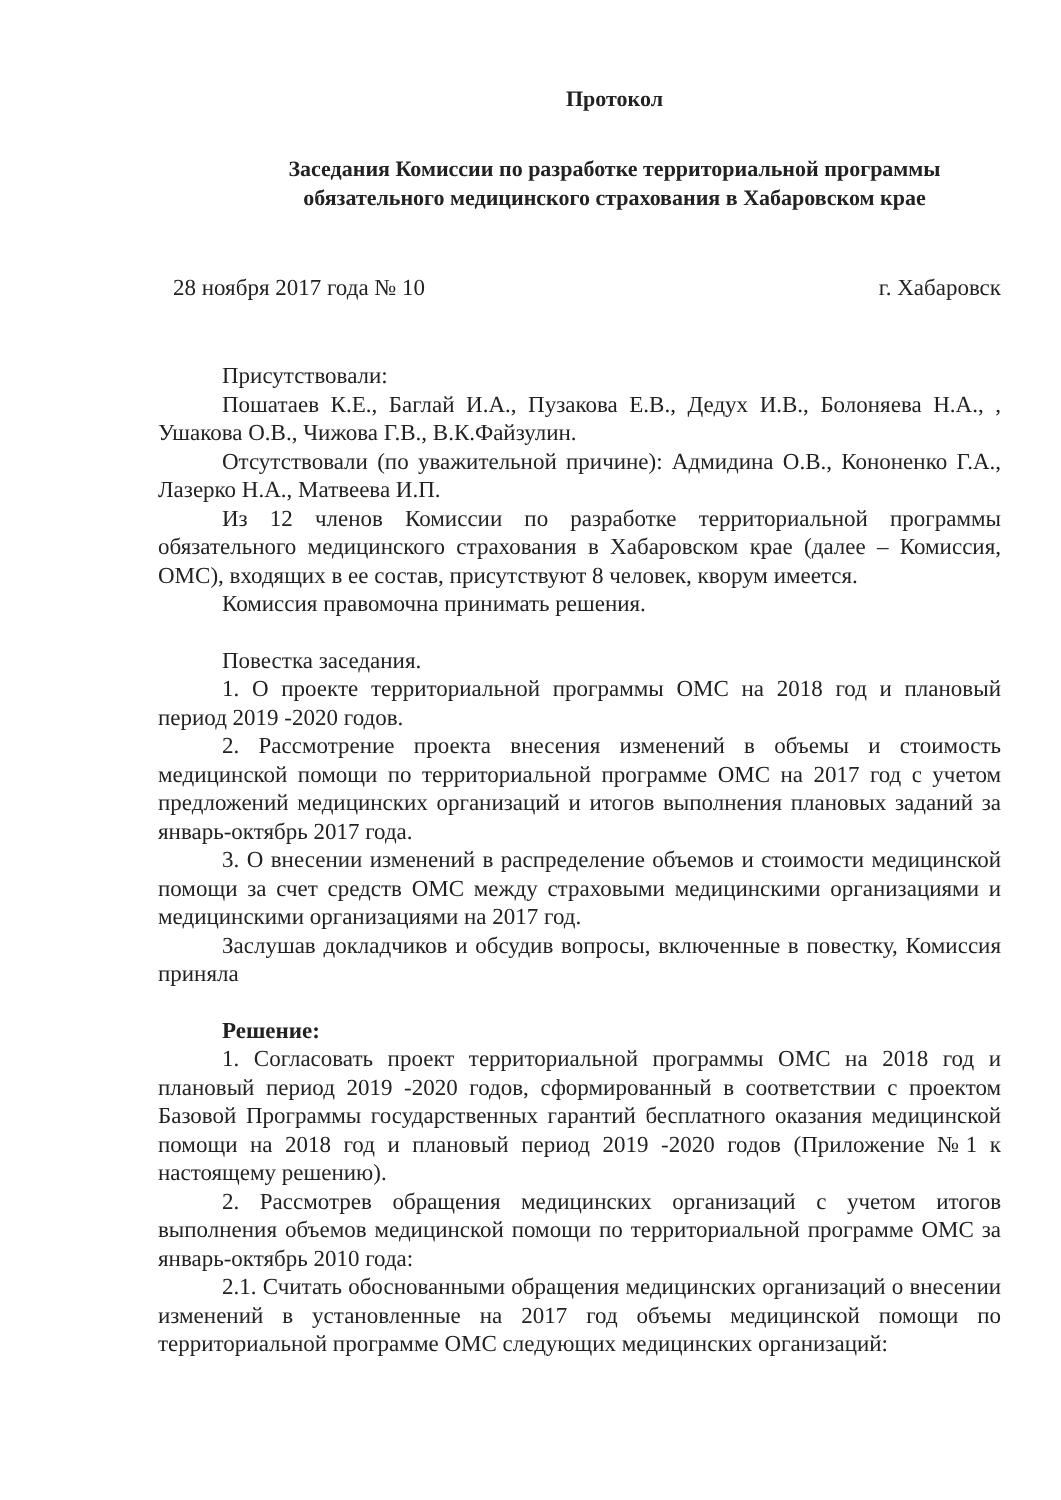Протокол
Заседания Комиссии по разработке территориальной программы
обязательного медицинского страхования в Хабаровском крае
28 ноября 2017 года № 10 г. Хабаровск
Присутствовали:
Пошатаев К.Е., Баглай И.А., Пузакова Е.В., Дедух И.В., Болоняева Н.А., , Ушакова О.В., Чижова Г.В., В.К.Файзулин.
Отсутствовали (по уважительной причине): Адмидина О.В., Кононенко Г.А., Лазерко Н.А., Матвеева И.П.
Из 12 членов Комиссии по разработке территориальной программы обязательного медицинского страхования в Хабаровском крае (далее – Комиссия, ОМС), входящих в ее состав, присутствуют 8 человек, кворум имеется.
Комиссия правомочна принимать решения.
Повестка заседания.
1. О проекте территориальной программы ОМС на 2018 год и плановый период 2019 -2020 годов.
2. Рассмотрение проекта внесения изменений в объемы и стоимость медицинской помощи по территориальной программе ОМС на 2017 год с учетом предложений медицинских организаций и итогов выполнения плановых заданий за январь-октябрь 2017 года.
3. О внесении изменений в распределение объемов и стоимости медицинской помощи за счет средств ОМС между страховыми медицинскими организациями и медицинскими организациями на 2017 год.
Заслушав докладчиков и обсудив вопросы, включенные в повестку, Комиссия приняла
Решение:
1. Согласовать проект территориальной программы ОМС на 2018 год и плановый период 2019 -2020 годов, сформированный в соответствии с проектом Базовой Программы государственных гарантий бесплатного оказания медицинской помощи на 2018 год и плановый период 2019 -2020 годов (Приложение №1 к настоящему решению).
2. Рассмотрев обращения медицинских организаций с учетом итогов выполнения объемов медицинской помощи по территориальной программе ОМС за январь-октябрь 2010 года:
2.1. Считать обоснованными обращения медицинских организаций о внесении изменений в установленные на 2017 год объемы медицинской помощи по территориальной программе ОМС следующих медицинских организаций: